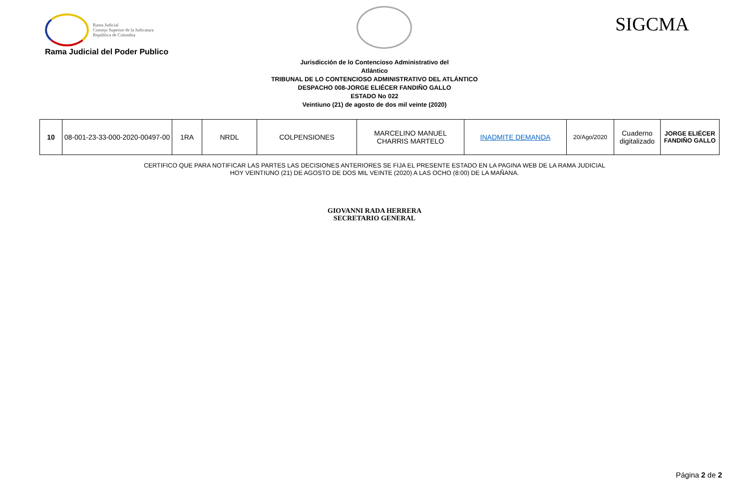Rama Judicial
Consejo Superior de la Judicatura
República de Colombia
SIGCMA
Rama Judicial del Poder Publico
Jurisdicción de lo Contencioso Administrativo del
Atlántico
TRIBUNAL DE LO CONTENCIOSO ADMINISTRATIVO DEL ATLÁNTICO
DESPACHO 008-JORGE ELIÉCER FANDIÑO GALLO
ESTADO No 022
Veintiuno (21) de agosto de dos mil veinte (2020)
| 10 | 08-001-23-33-000-2020-00497-00 | 1RA | NRDL | COLPENSIONES | MARCELINO MANUEL CHARRIS MARTELO | INADMITE DEMANDA | 20/Ago/2020 | Cuaderno digitalizado | JORGE ELIÉCER FANDIÑO GALLO |
CERTIFICO QUE PARA NOTIFICAR LAS PARTES LAS DECISIONES ANTERIORES SE FIJA EL PRESENTE ESTADO EN LA PAGINA WEB DE LA RAMA JUDICIAL
HOY VEINTIUNO (21) DE AGOSTO DE DOS MIL VEINTE (2020) A LAS OCHO (8:00) DE LA MAÑANA.
GIOVANNI RADA HERRERA
SECRETARIO GENERAL
Página 2 de 2